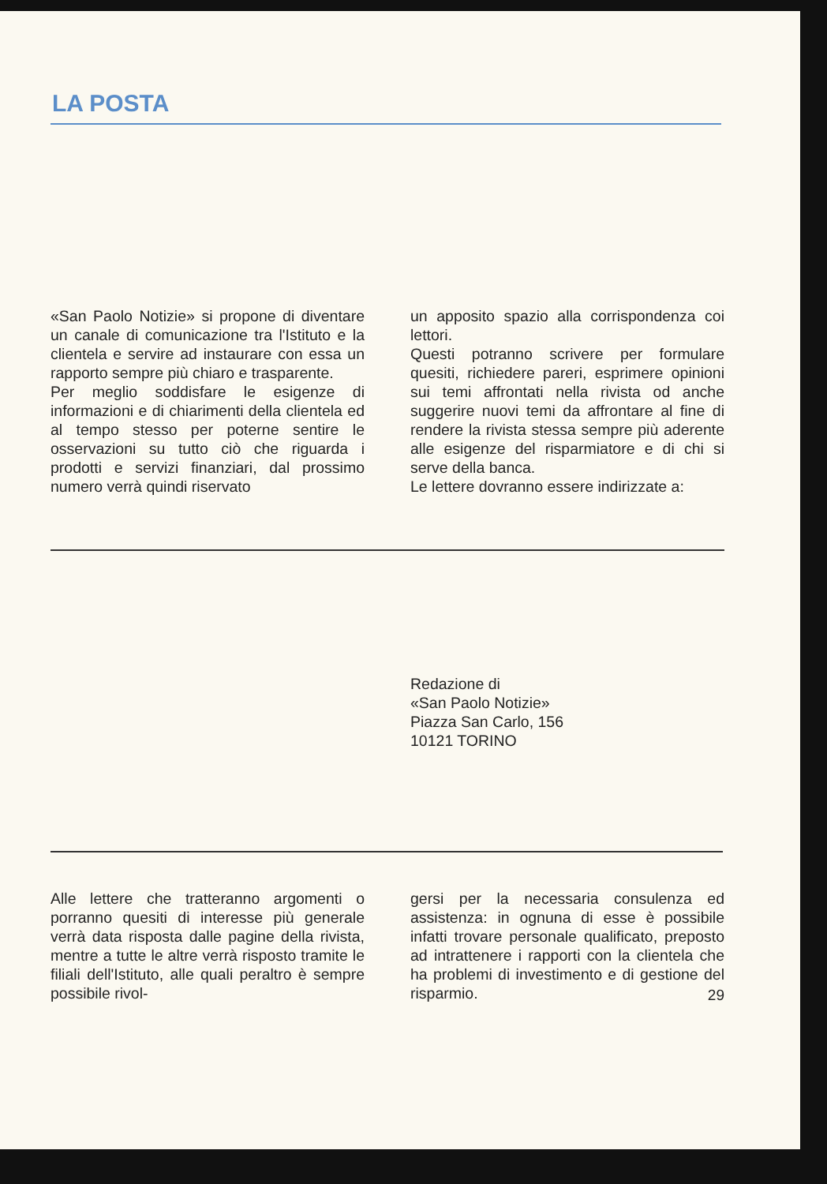LA POSTA
«San Paolo Notizie» si propone di diventare un canale di comunicazione tra l'Istituto e la clientela e servire ad instaurare con essa un rapporto sempre più chiaro e trasparente.
Per meglio soddisfare le esigenze di informazioni e di chiarimenti della clientela ed al tempo stesso per poterne sentire le osservazioni su tutto ciò che riguarda i prodotti e servizi finanziari, dal prossimo numero verrà quindi riservato
un apposito spazio alla corrispondenza coi lettori.
Questi potranno scrivere per formulare quesiti, richiedere pareri, esprimere opinioni sui temi affrontati nella rivista od anche suggerire nuovi temi da affrontare al fine di rendere la rivista stessa sempre più aderente alle esigenze del risparmiatore e di chi si serve della banca.
Le lettere dovranno essere indirizzate a:
Redazione di
«San Paolo Notizie»
Piazza San Carlo, 156
10121 TORINO
Alle lettere che tratteranno argomenti o porranno quesiti di interesse più generale verrà data risposta dalle pagine della rivista, mentre a tutte le altre verrà risposto tramite le filiali dell'Istituto, alle quali peraltro è sempre possibile rivol-
gersi per la necessaria consulenza ed assistenza: in ognuna di esse è possibile infatti trovare personale qualificato, preposto ad intrattenere i rapporti con la clientela che ha problemi di investimento e di gestione del risparmio.
29